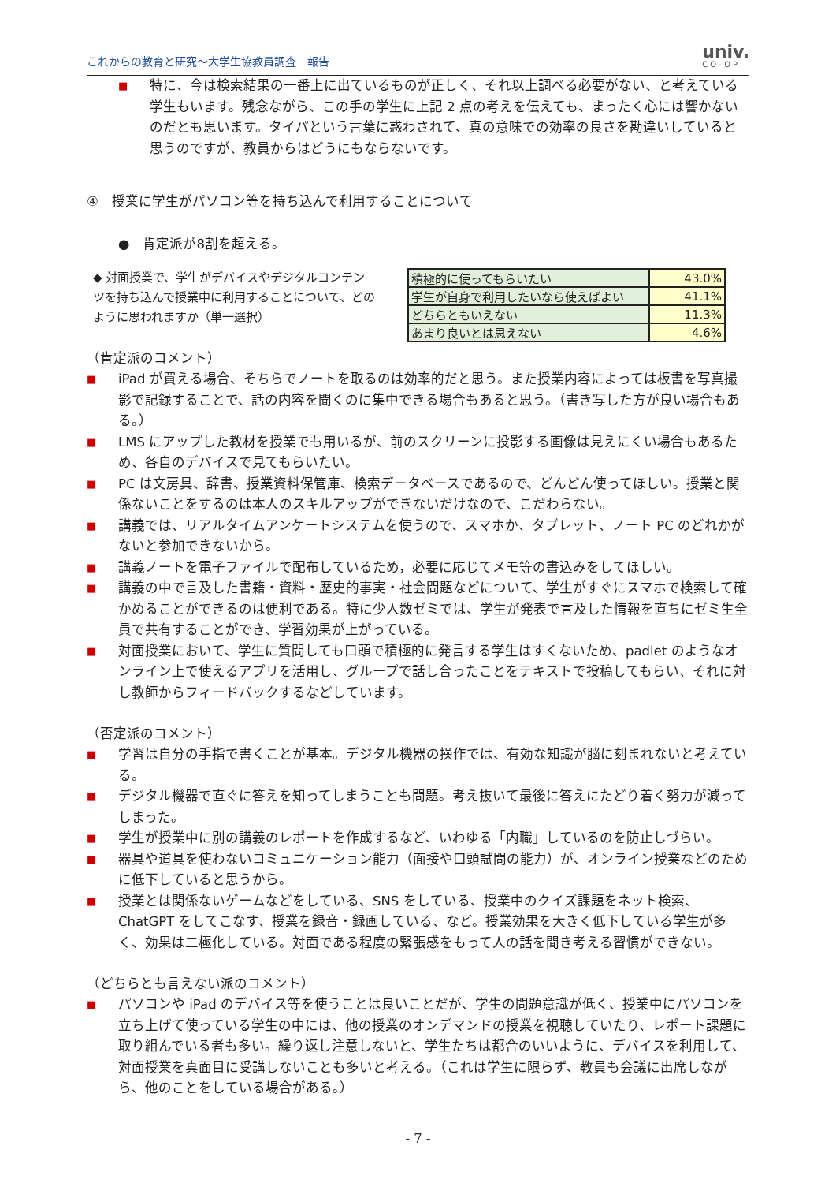これからの教育と研究～大学生協教員調査　報告 univ.
CO-OP
■ 特に、今は検索結果の一番上に出ているものが正しく、それ以上調べる必要がない、と考えている学生もいます。残念ながら、この手の学生に上記 2 点の考えを伝えても、まったく心には響かないのだとも思います。タイパという言葉に惑わされて、真の意味での効率の良さを勘違いしていると思うのですが、教員からはどうにもならないです。
④　授業に学生がパソコン等を持ち込んで利用することについて
●　肯定派が8割を超える。
◆ 対面授業で、学生がデバイスやデジタルコンテンツを持ち込んで授業中に利用することについて、どのように思われますか（単一選択）
| 積極的に使ってもらいたい | 43.0% |
| 学生が自身で利用したいなら使えばよい | 41.1% |
| どちらともいえない | 11.3% |
| あまり良いとは思えない | 4.6% |
（肯定派のコメント）
■ iPad が買える場合、そちらでノートを取るのは効率的だと思う。また授業内容によっては板書を写真撮影で記録することで、話の内容を聞くのに集中できる場合もあると思う。（書き写した方が良い場合もある。）
■ LMS にアップした教材を授業でも用いるが、前のスクリーンに投影する画像は見えにくい場合もあるため、各自のデバイスで見てもらいたい。
■ PC は文房具、辞書、授業資料保管庫、検索データベースであるので、どんどん使ってほしい。授業と関係ないことをするのは本人のスキルアップができないだけなので、こだわらない。
■ 講義では、リアルタイムアンケートシステムを使うので、スマホか、タブレット、ノート PC のどれかがないと参加できないから。
■ 講義ノートを電子ファイルで配布しているため，必要に応じてメモ等の書込みをしてほしい。
■ 講義の中で言及した書籍・資料・歴史的事実・社会問題などについて、学生がすぐにスマホで検索して確かめることができるのは便利である。特に少人数ゼミでは、学生が発表で言及した情報を直ちにゼミ生全員で共有することができ、学習効果が上がっている。
■ 対面授業において、学生に質問しても口頭で積極的に発言する学生はすくないため、padlet のようなオンライン上で使えるアプリを活用し、グループで話し合ったことをテキストで投稿してもらい、それに対し教師からフィードバックするなどしています。
（否定派のコメント）
■ 学習は自分の手指で書くことが基本。デジタル機器の操作では、有効な知識が脳に刻まれないと考えている。
■ デジタル機器で直ぐに答えを知ってしまうことも問題。考え抜いて最後に答えにたどり着く努力が減ってしまった。
■ 学生が授業中に別の講義のレポートを作成するなど、いわゆる「内職」しているのを防止しづらい。
■ 器具や道具を使わないコミュニケーション能力（面接や口頭試問の能力）が、オンライン授業などのために低下していると思うから。
■ 授業とは関係ないゲームなどをしている、SNS をしている、授業中のクイズ課題をネット検索、ChatGPT をしてこなす、授業を録音・録画している、など。授業効果を大きく低下している学生が多く、効果は二極化している。対面である程度の緊張感をもって人の話を聞き考える習慣ができない。
（どちらとも言えない派のコメント）
■ パソコンや iPad のデバイス等を使うことは良いことだが、学生の問題意識が低く、授業中にパソコンを立ち上げて使っている学生の中には、他の授業のオンデマンドの授業を視聴していたり、レポート課題に取り組んでいる者も多い。繰り返し注意しないと、学生たちは都合のいいように、デバイスを利用して、対面授業を真面目に受講しないことも多いと考える。（これは学生に限らず、教員も会議に出席しながら、他のことをしている場合がある。）
- 7 -